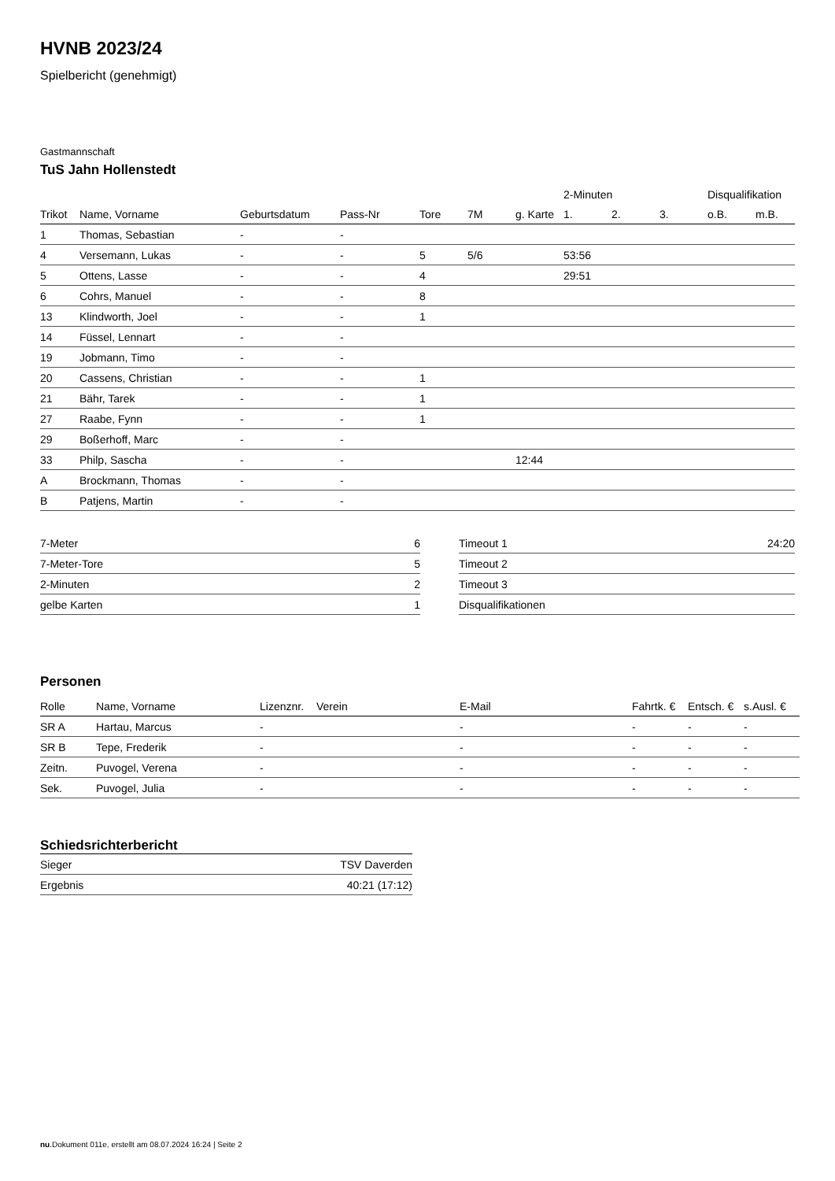HVNB 2023/24
Spielbericht (genehmigt)
Gastmannschaft
TuS Jahn Hollenstedt
| | | | | | | | 2-Minuten | | | Disqualifikation | |
| --- | --- | --- | --- | --- | --- | --- | --- | --- | --- | --- | --- |
| Trikot | Name, Vorname | Geburtsdatum | Pass-Nr | Tore | 7M | g. Karte | 1. | 2. | 3. | o.B. | m.B. |
| 1 | Thomas, Sebastian | - | - | | | | | | | | |
| 4 | Versemann, Lukas | - | - | 5 | 5/6 | | 53:56 | | | | |
| 5 | Ottens, Lasse | - | - | 4 | | | 29:51 | | | | |
| 6 | Cohrs, Manuel | - | - | 8 | | | | | | | |
| 13 | Klindworth, Joel | - | - | 1 | | | | | | | |
| 14 | Füssel, Lennart | - | - | | | | | | | | |
| 19 | Jobmann, Timo | - | - | | | | | | | | |
| 20 | Cassens, Christian | - | - | 1 | | | | | | | |
| 21 | Bähr, Tarek | - | - | 1 | | | | | | | |
| 27 | Raabe, Fynn | - | - | 1 | | | | | | | |
| 29 | Boßerhoff, Marc | - | - | | | | | | | | |
| 33 | Philp, Sascha | - | - | | | 12:44 | | | | | |
| A | Brockmann, Thomas | - | - | | | | | | | | |
| B | Patjens, Martin | - | - | | | | | | | | |
| 7-Meter | 6 |
| 7-Meter-Tore | 5 |
| 2-Minuten | 2 |
| gelbe Karten | 1 |
| Timeout 1 | 24:20 |
| Timeout 2 | |
| Timeout 3 | |
| Disqualifikationen | |
Personen
| Rolle | Name, Vorname | Lizenznr. | Verein | E-Mail | Fahrtk. € | Entsch. € | s.Ausl. € |
| --- | --- | --- | --- | --- | --- | --- | --- |
| SR A | Hartau, Marcus | - | | - | - | - | - |
| SR B | Tepe, Frederik | - | | - | - | - | - |
| Zeitn. | Puvogel, Verena | - | | - | - | - | - |
| Sek. | Puvogel, Julia | - | | - | - | - | - |
Schiedsrichterbericht
| Sieger | TSV Daverden |
| Ergebnis | 40:21 (17:12) |
nu.Dokument 011e, erstellt am 08.07.2024 16:24 | Seite 2